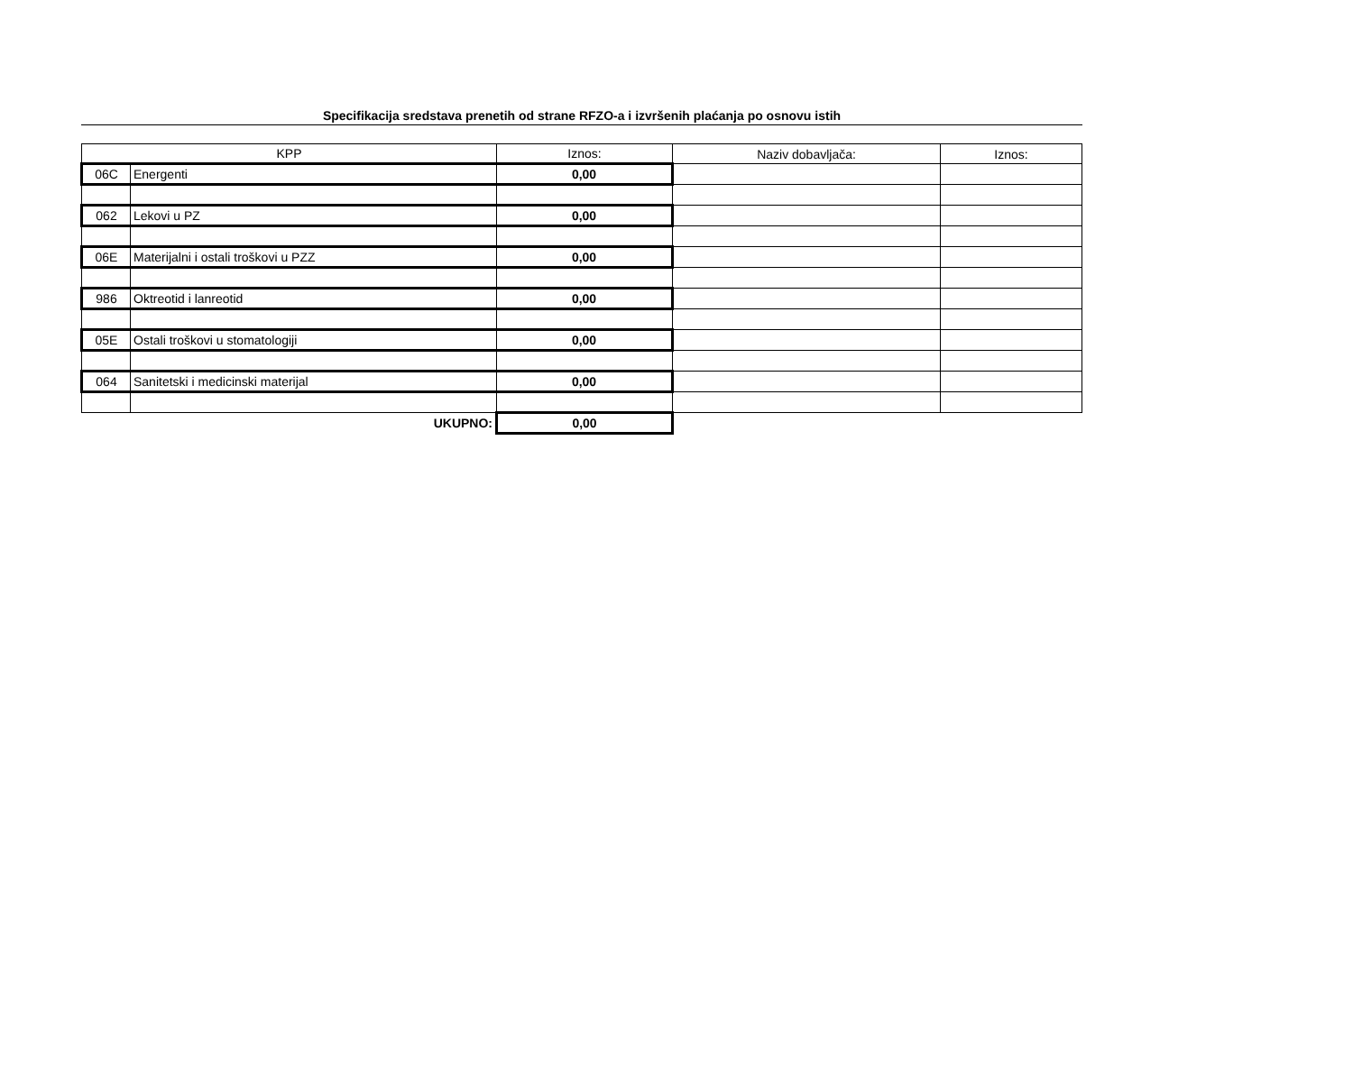Specifikacija sredstava prenetih od strane RFZO-a i izvršenih plaćanja po osnovu istih
| KPP | | Iznos: | Naziv dobavljača: | Iznos: |
| --- | --- | --- | --- | --- |
| 06C | Energenti | 0,00 | | |
| 062 | Lekovi u PZ | 0,00 | | |
| 06E | Materijalni i ostali troškovi u PZZ | 0,00 | | |
| 986 | Oktreotid i lanreotid | 0,00 | | |
| 05E | Ostali troškovi u stomatologiji | 0,00 | | |
| 064 | Sanitetski i medicinski materijal | 0,00 | | |
| | UKUPNO: | 0,00 | | |